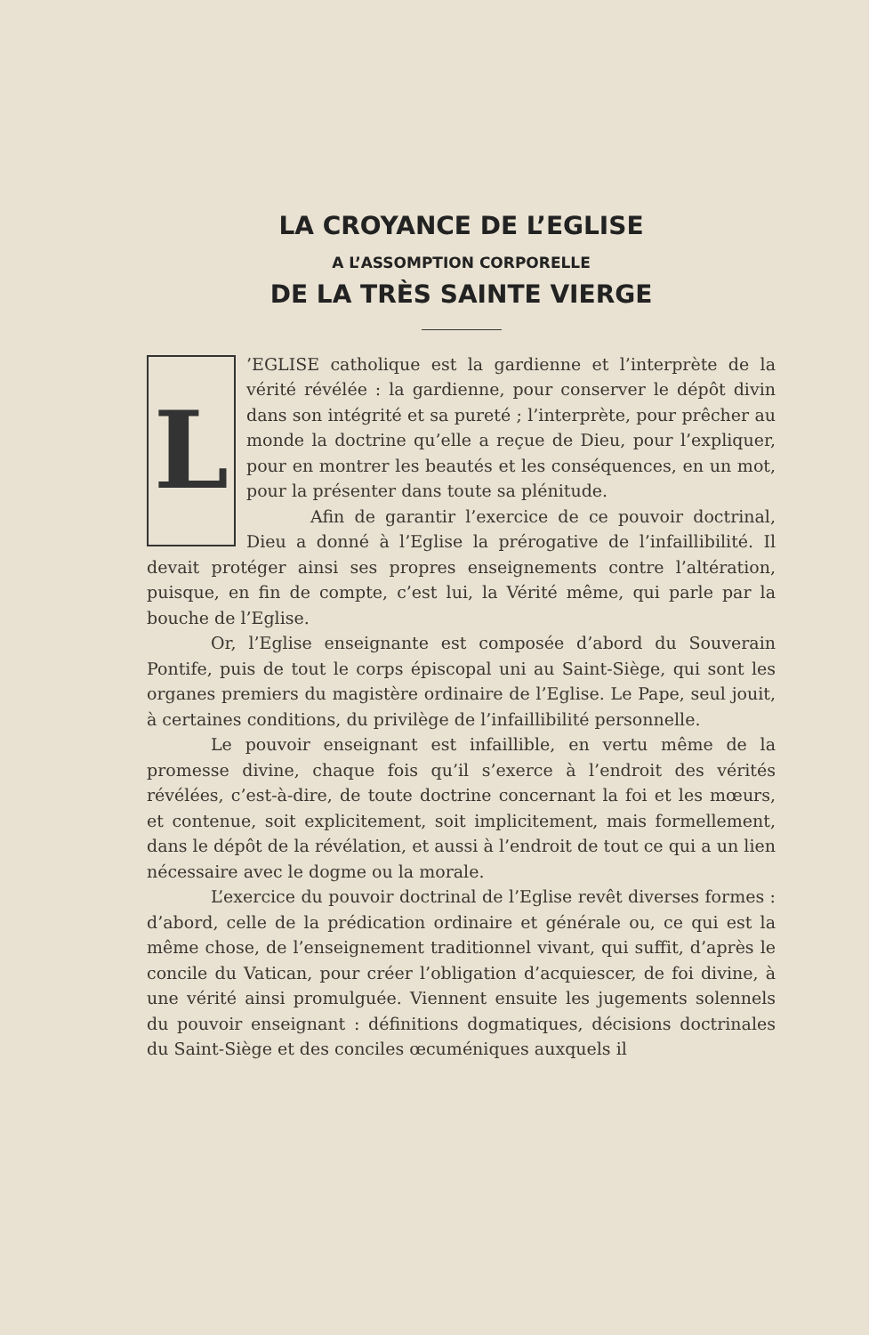LA CROYANCE DE L’EGLISE
A L’ASSOMPTION CORPORELLE
DE LA TRÈS SAINTE VIERGE
L
’EGLISE catholique est la gardienne et l’interprète de la vérité révélée : la gardienne, pour conserver le dépôt divin dans son intégrité et sa pureté ; l’interprète, pour prêcher au monde la doctrine qu’elle a reçue de Dieu, pour l’expliquer, pour en montrer les beautés et les conséquences, en un mot, pour la présenter dans toute sa plénitude.
Afin de garantir l’exercice de ce pouvoir doctrinal, Dieu a donné à l’Eglise la prérogative de l’infaillibilité. Il devait protéger ainsi ses propres enseignements contre l’altération, puisque, en fin de compte, c’est lui, la Vérité même, qui parle par la bouche de l’Eglise.
Or, l’Eglise enseignante est composée d’abord du Souverain Pontife, puis de tout le corps épiscopal uni au Saint-Siège, qui sont les organes premiers du magistère ordinaire de l’Eglise. Le Pape, seul jouit, à certaines conditions, du privilège de l’infaillibilité personnelle.
Le pouvoir enseignant est infaillible, en vertu même de la promesse divine, chaque fois qu’il s’exerce à l’endroit des vérités révélées, c’est-à-dire, de toute doctrine concernant la foi et les mœurs, et contenue, soit explicitement, soit implicitement, mais formellement, dans le dépôt de la révélation, et aussi à l’endroit de tout ce qui a un lien nécessaire avec le dogme ou la morale.
L’exercice du pouvoir doctrinal de l’Eglise revêt diverses formes : d’abord, celle de la prédication ordinaire et générale ou, ce qui est la même chose, de l’enseignement traditionnel vivant, qui suffit, d’après le concile du Vatican, pour créer l’obligation d’acquiescer, de foi divine, à une vérité ainsi promulguée. Viennent ensuite les jugements solennels du pouvoir enseignant : définitions dogmatiques, décisions doctrinales du Saint-Siège et des conciles œcuméniques auxquels il